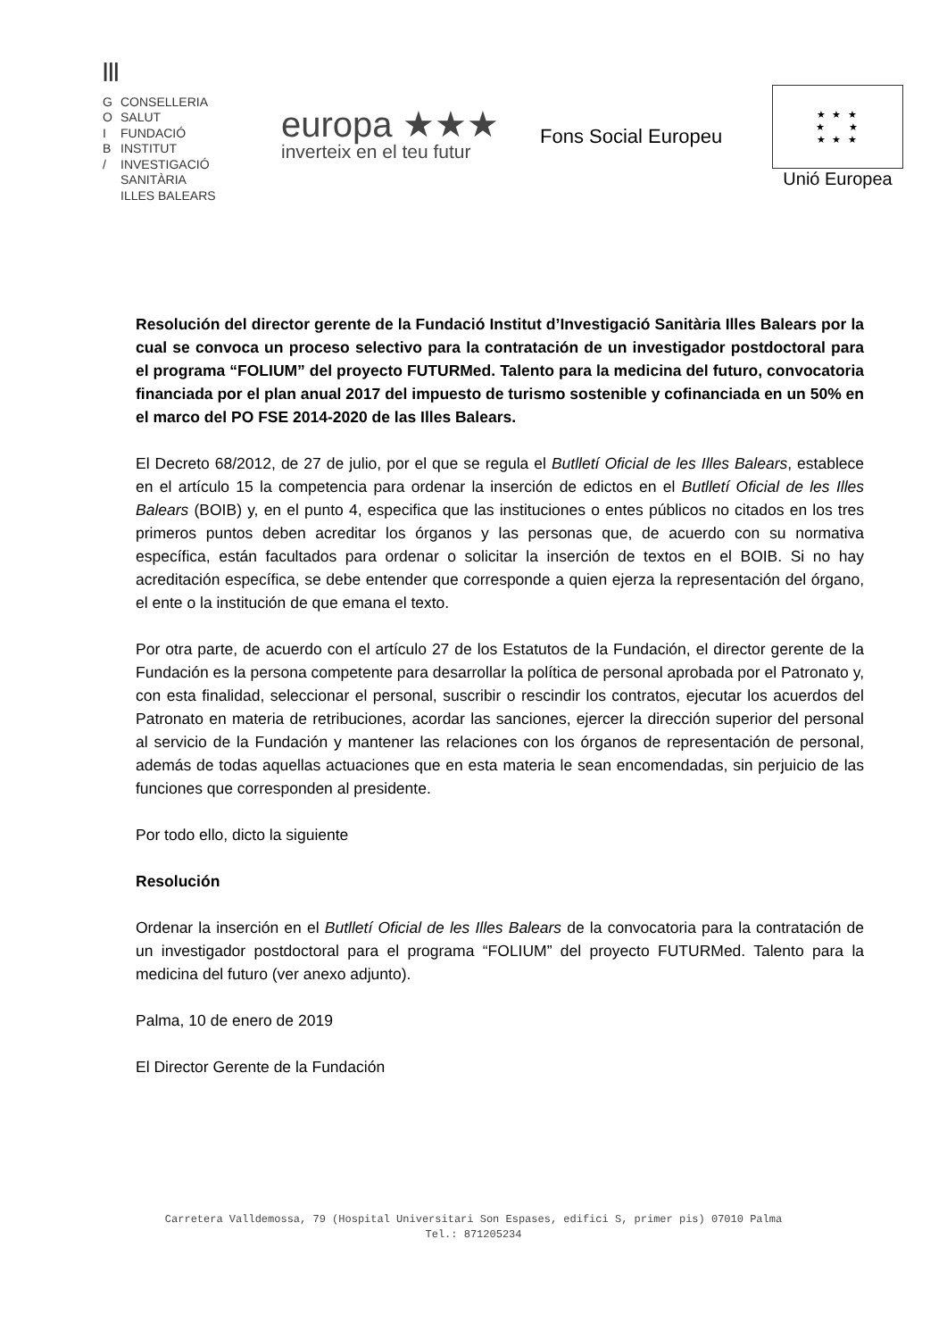|||
G CONSELLERIA
O SALUT
I FUNDACIÓ
B INSTITUT
/ INVESTIGACIÓ
SANITÀRIA
ILLES BALEARS
europa ★★★
inverteix en el teu futur
Fons Social Europeu
★ ★ ★
★ ★
★ ★ ★
Unió Europea
Resolución del director gerente de la Fundació Institut d’Investigació Sanitària Illes Balears por la cual se convoca un proceso selectivo para la contratación de un investigador postdoctoral para el programa “FOLIUM” del proyecto FUTURMed. Talento para la medicina del futuro, convocatoria financiada por el plan anual 2017 del impuesto de turismo sostenible y cofinanciada en un 50% en el marco del PO FSE 2014-2020 de las Illes Balears.
El Decreto 68/2012, de 27 de julio, por el que se regula el Butlletí Oficial de les Illes Balears, establece en el artículo 15 la competencia para ordenar la inserción de edictos en el Butlletí Oficial de les Illes Balears (BOIB) y, en el punto 4, especifica que las instituciones o entes públicos no citados en los tres primeros puntos deben acreditar los órganos y las personas que, de acuerdo con su normativa específica, están facultados para ordenar o solicitar la inserción de textos en el BOIB. Si no hay acreditación específica, se debe entender que corresponde a quien ejerza la representación del órgano, el ente o la institución de que emana el texto.
Por otra parte, de acuerdo con el artículo 27 de los Estatutos de la Fundación, el director gerente de la Fundación es la persona competente para desarrollar la política de personal aprobada por el Patronato y, con esta finalidad, seleccionar el personal, suscribir o rescindir los contratos, ejecutar los acuerdos del Patronato en materia de retribuciones, acordar las sanciones, ejercer la dirección superior del personal al servicio de la Fundación y mantener las relaciones con los órganos de representación de personal, además de todas aquellas actuaciones que en esta materia le sean encomendadas, sin perjuicio de las funciones que corresponden al presidente.
Por todo ello, dicto la siguiente
Resolución
Ordenar la inserción en el Butlletí Oficial de les Illes Balears de la convocatoria para la contratación de un investigador postdoctoral para el programa “FOLIUM” del proyecto FUTURMed. Talento para la medicina del futuro (ver anexo adjunto).
Palma, 10 de enero de 2019
El Director Gerente de la Fundación
Carretera Valldemossa, 79 (Hospital Universitari Son Espases, edifici S, primer pis) 07010 Palma
Tel.: 871205234